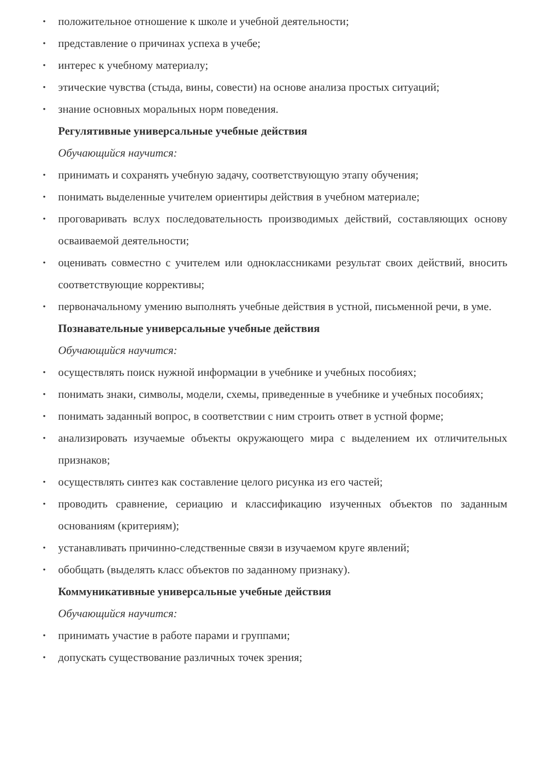• положительное отношение к школе и учебной деятельности;
• представление о причинах успеха в учебе;
• интерес к учебному материалу;
• этические чувства (стыда, вины, совести) на основе анализа простых ситуаций;
• знание основных моральных норм поведения.
Регулятивные универсальные учебные действия
Обучающийся научится:
• принимать и сохранять учебную задачу, соответствующую этапу обучения;
• понимать выделенные учителем ориентиры действия в учебном материале;
• проговаривать вслух последовательность производимых действий, составляющих основу осваиваемой деятельности;
• оценивать совместно с учителем или одноклассниками результат своих действий, вносить соответствующие коррективы;
• первоначальному умению выполнять учебные действия в устной, письменной речи, в уме.
Познавательные универсальные учебные действия
Обучающийся научится:
• осуществлять поиск нужной информации в учебнике и учебных пособиях;
• понимать знаки, символы, модели, схемы, приведенные в учебнике и учебных пособиях;
• понимать заданный вопрос, в соответствии с ним строить ответ в устной форме;
• анализировать изучаемые объекты окружающего мира с выделением их отличительных признаков;
• осуществлять синтез как составление целого рисунка из его частей;
• проводить сравнение, сериацию и классификацию изученных объектов по заданным основаниям (критериям);
• устанавливать причинно-следственные связи в изучаемом круге явлений;
• обобщать (выделять класс объектов по заданному признаку).
Коммуникативные универсальные учебные действия
Обучающийся научится:
• принимать участие в работе парами и группами;
• допускать существование различных точек зрения;